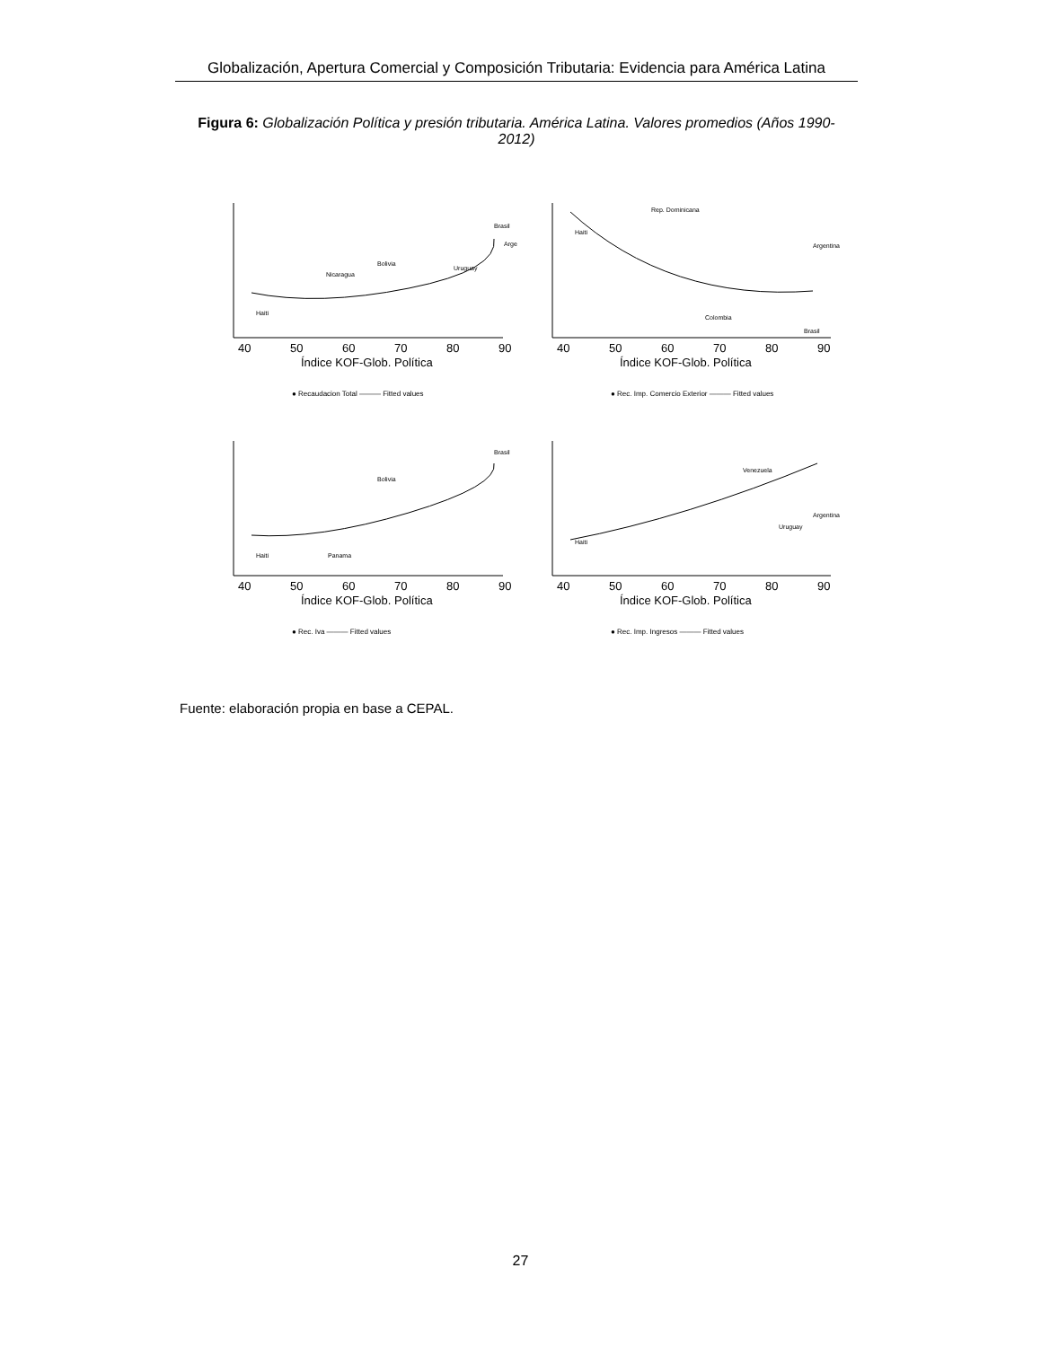Globalización, Apertura Comercial y Composición Tributaria: Evidencia para América Latina
Figura 6: Globalización Política y presión tributaria. América Latina. Valores promedios (Años 1990- 2012)
40
50
60
70
80
90
Índice KOF-Glob. Política
● Recaudacion Total ——— Fitted values
Haiti
Brasil
Nicaragua
Bolivia
Uruguay
Arge
40
50
60
70
80
90
Índice KOF-Glob. Política
● Rec. Imp. Comercio Exterior ——— Fitted values
Rep. Dominicana
Haiti
Argentina
Colombia
Brasil
40
50
60
70
80
90
Índice KOF-Glob. Política
● Rec. Iva ——— Fitted values
Haiti
Brasil
Bolivia
Panama
40
50
60
70
80
90
Índice KOF-Glob. Política
● Rec. Imp. Ingresos ——— Fitted values
Venezuela
Haiti
Argentina
Uruguay
Fuente: elaboración propia en base a CEPAL.
27